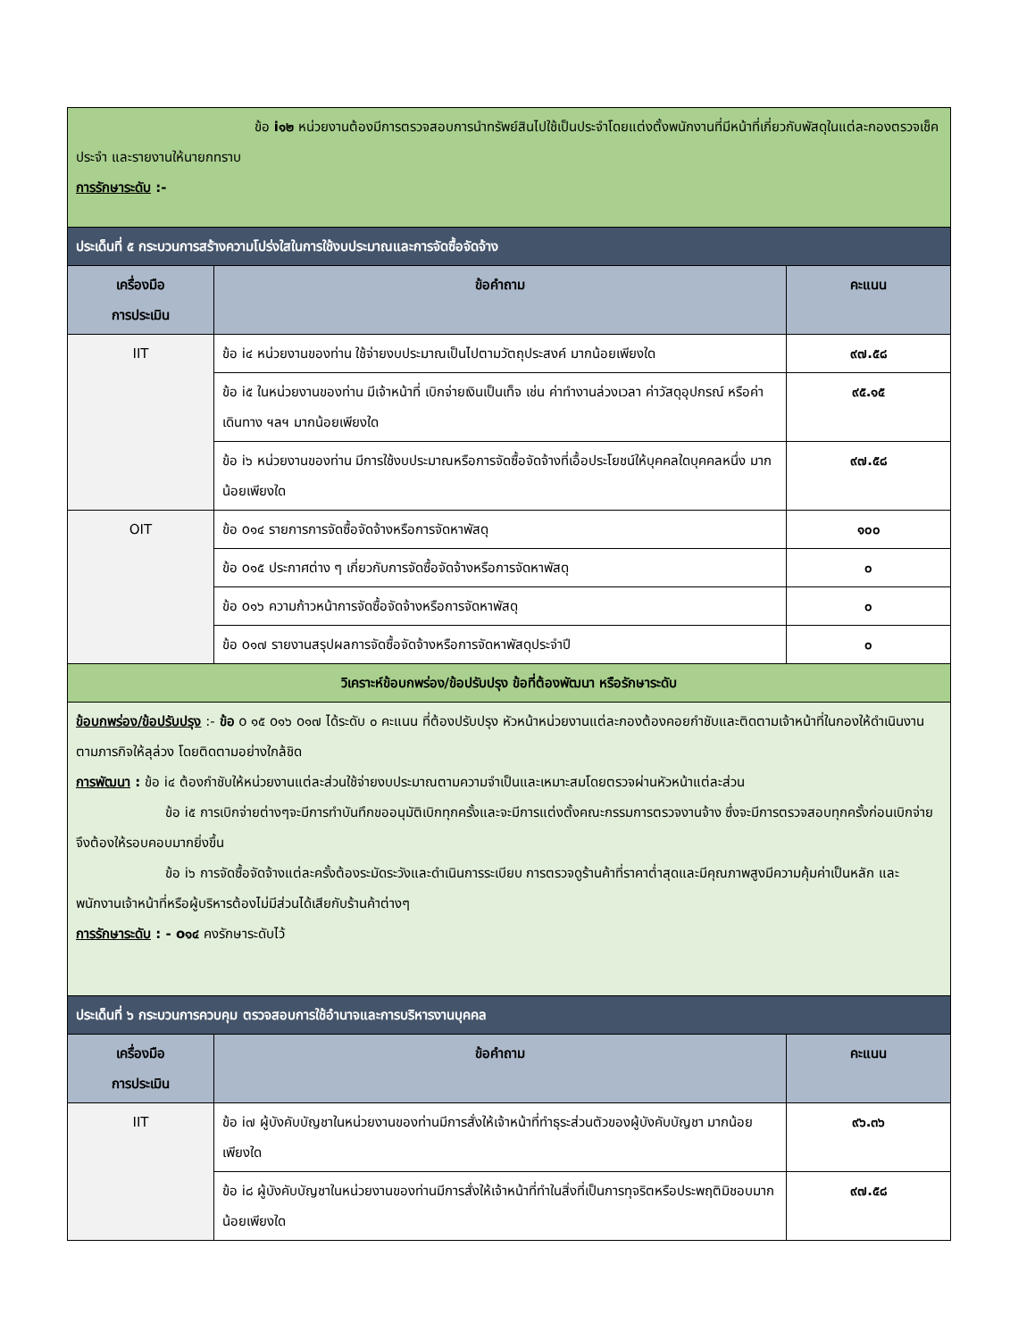| ข้อ i๑๒ หน่วยงานต้องมีการตรวจสอบการนำทรัพย์สินไปใช้เป็นประจำโดยแต่งตั้งพนักงานที่มีหน้าที่เกี่ยวกับพัสดุในแต่ละกองตรวจเช็คประจำ และรายงานให้นายกทราบ การรักษาระดับ :- | | |
| ประเด็นที่ ๕ กระบวนการสร้างความโปร่งใสในการใช้งบประมาณและการจัดซื้อจัดจ้าง | | |
| เครื่องมือ การประเมิน | ข้อคำถาม | คะแนน |
| IIT | ข้อ i๔ หน่วยงานของท่าน ใช้จ่ายงบประมาณเป็นไปตามวัตถุประสงค์ มากน้อยเพียงใด | ๙๗.๕๘ |
| | ข้อ i๕ ในหน่วยงานของท่าน มีเจ้าหน้าที่ เบิกจ่ายเงินเป็นเท็จ เช่น ค่าทำงานล่วงเวลา ค่าวัสดุอุปกรณ์ หรือค่าเดินทาง ฯลฯ มากน้อยเพียงใด | ๙๕.๑๕ |
| | ข้อ i๖ หน่วยงานของท่าน มีการใช้งบประมาณหรือการจัดซื้อจัดจ้างที่เอื้อประโยชน์ให้บุคคลใดบุคคลหนึ่ง มากน้อยเพียงใด | ๙๗.๕๘ |
| OIT | ข้อ o๑๔ รายการการจัดซื้อจัดจ้างหรือการจัดหาพัสดุ | ๑๐๐ |
| | ข้อ o๑๕ ประกาศต่าง ๆ เกี่ยวกับการจัดซื้อจัดจ้างหรือการจัดหาพัสดุ | ๐ |
| | ข้อ o๑๖ ความก้าวหน้าการจัดซื้อจัดจ้างหรือการจัดหาพัสดุ | ๐ |
| | ข้อ o๑๗ รายงานสรุปผลการจัดซื้อจัดจ้างหรือการจัดหาพัสดุประจำปี | ๐ |
| วิเคราะห์ข้อบกพร่อง/ข้อปรับปรุง ข้อที่ต้องพัฒนา หรือรักษาระดับ | | |
| ข้อบกพร่อง/ข้อปรับปรุง :- ข้อ o ๑๕ o๑๖ o๑๗ ได้ระดับ ๐ คะแนน ที่ต้องปรับปรุง หัวหน้าหน่วยงานแต่ละกองต้องคอยกำชับและติดตามเจ้าหน้าที่ในกองให้ดำเนินงานตามภารกิจให้ลุล่วง โดยติดตามอย่างใกล้ชิด การพัฒนา : ข้อ i๔ ต้องกำชับให้หน่วยงานแต่ละส่วนใช้จ่ายงบประมาณตามความจำเป็นและเหมาะสมโดยตรวจผ่านหัวหน้าแต่ละส่วน ข้อ i๕ การเบิกจ่ายต่างๆจะมีการทำบันทึกขออนุมัติเบิกทุกครั้งและจะมีการแต่งตั้งคณะกรรมการตรวจงานจ้าง ซึ่งจะมีการตรวจสอบทุกครั้งก่อนเบิกจ่าย จึงต้องให้รอบคอบมากยิ่งขึ้น ข้อ i๖ การจัดซื้อจัดจ้างแต่ละครั้งต้องระมัดระวังและดำเนินการระเบียบ การตรวจดูร้านค้าที่ราคาต่ำสุดและมีคุณภาพสูงมีความคุ้มค่าเป็นหลัก และพนักงานเจ้าหน้าที่หรือผู้บริหารต้องไม่มีส่วนได้เสียกับร้านค้าต่างๆ การรักษาระดับ : - o๑๔ คงรักษาระดับไว้ | | |
| ประเด็นที่ ๖ กระบวนการควบคุม ตรวจสอบการใช้อำนาจและการบริหารงานบุคคล | | |
| เครื่องมือ การประเมิน | ข้อคำถาม | คะแนน |
| IIT | ข้อ i๗ ผู้บังคับบัญชาในหน่วยงานของท่านมีการสั่งให้เจ้าหน้าที่ทำธุระส่วนตัวของผู้บังคับบัญชา มากน้อยเพียงใด | ๙๖.๓๖ |
| | ข้อ i๘ ผู้บังคับบัญชาในหน่วยงานของท่านมีการสั่งให้เจ้าหน้าที่ทำในสิ่งที่เป็นการทุจริตหรือประพฤติมิชอบมากน้อยเพียงใด | ๙๗.๕๘ |